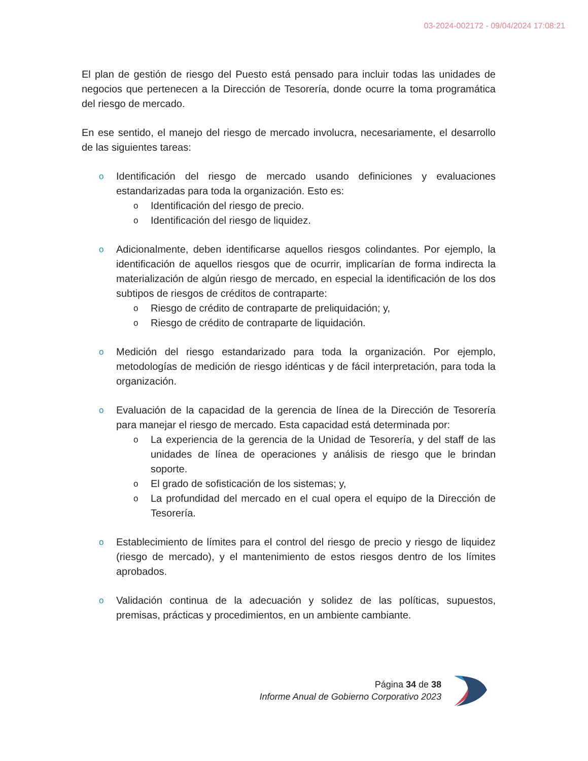03-2024-002172 - 09/04/2024 17:08:21
El plan de gestión de riesgo del Puesto está pensado para incluir todas las unidades de negocios que pertenecen a la Dirección de Tesorería, donde ocurre la toma programática del riesgo de mercado.
En ese sentido, el manejo del riesgo de mercado involucra, necesariamente, el desarrollo de las siguientes tareas:
o
Identificación del riesgo de mercado usando definiciones y evaluaciones estandarizadas para toda la organización. Esto es:
o
Identificación del riesgo de precio.
o
Identificación del riesgo de liquidez.
o
Adicionalmente, deben identificarse aquellos riesgos colindantes. Por ejemplo, la identificación de aquellos riesgos que de ocurrir, implicarían de forma indirecta la materialización de algún riesgo de mercado, en especial la identificación de los dos subtipos de riesgos de créditos de contraparte:
o
Riesgo de crédito de contraparte de preliquidación; y,
o
Riesgo de crédito de contraparte de liquidación.
o
Medición del riesgo estandarizado para toda la organización. Por ejemplo, metodologías de medición de riesgo idénticas y de fácil interpretación, para toda la organización.
o
Evaluación de la capacidad de la gerencia de línea de la Dirección de Tesorería para manejar el riesgo de mercado. Esta capacidad está determinada por:
o
La experiencia de la gerencia de la Unidad de Tesorería, y del staff de las unidades de línea de operaciones y análisis de riesgo que le brindan soporte.
o
El grado de sofisticación de los sistemas; y,
o
La profundidad del mercado en el cual opera el equipo de la Dirección de Tesorería.
o
Establecimiento de límites para el control del riesgo de precio y riesgo de liquidez (riesgo de mercado), y el mantenimiento de estos riesgos dentro de los límites aprobados.
o
Validación continua de la adecuación y solidez de las políticas, supuestos, premisas, prácticas y procedimientos, en un ambiente cambiante.
Página 34 de 38
Informe Anual de Gobierno Corporativo 2023